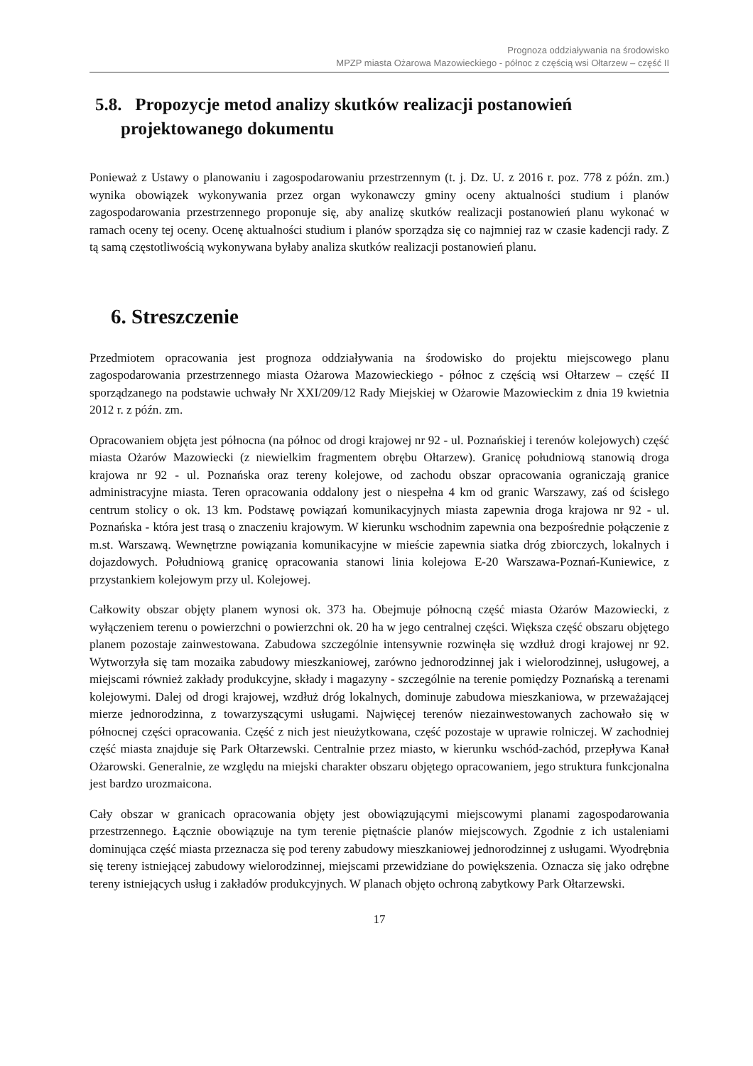Prognoza oddziaływania na środowisko
MPZP miasta Ożarowa Mazowieckiego - północ z częścią wsi Ołtarzew – część II
5.8. Propozycje metod analizy skutków realizacji postanowień projektowanego dokumentu
Ponieważ z Ustawy o planowaniu i zagospodarowaniu przestrzennym (t. j. Dz. U. z 2016 r. poz. 778 z późn. zm.) wynika obowiązek wykonywania przez organ wykonawczy gminy oceny aktualności studium i planów zagospodarowania przestrzennego proponuje się, aby analizę skutków realizacji postanowień planu wykonać w ramach oceny tej oceny. Ocenę aktualności studium i planów sporządza się co najmniej raz w czasie kadencji rady. Z tą samą częstotliwością wykonywana byłaby analiza skutków realizacji postanowień planu.
6. Streszczenie
Przedmiotem opracowania jest prognoza oddziaływania na środowisko do projektu miejscowego planu zagospodarowania przestrzennego miasta Ożarowa Mazowieckiego - północ z częścią wsi Ołtarzew – część II sporządzanego na podstawie uchwały Nr XXI/209/12 Rady Miejskiej w Ożarowie Mazowieckim z dnia 19 kwietnia 2012 r. z późn. zm.
Opracowaniem objęta jest północna (na północ od drogi krajowej nr 92 - ul. Poznańskiej i terenów kolejowych) część miasta Ożarów Mazowiecki (z niewielkim fragmentem obrębu Ołtarzew). Granicę południową stanowią droga krajowa nr 92 - ul. Poznańska oraz tereny kolejowe, od zachodu obszar opracowania ograniczają granice administracyjne miasta. Teren opracowania oddalony jest o niespełna 4 km od granic Warszawy, zaś od ścisłego centrum stolicy o ok. 13 km. Podstawę powiązań komunikacyjnych miasta zapewnia droga krajowa nr 92 - ul. Poznańska - która jest trasą o znaczeniu krajowym. W kierunku wschodnim zapewnia ona bezpośrednie połączenie z m.st. Warszawą. Wewnętrzne powiązania komunikacyjne w mieście zapewnia siatka dróg zbiorczych, lokalnych i dojazdowych. Południową granicę opracowania stanowi linia kolejowa E-20 Warszawa-Poznań-Kuniewice, z przystankiem kolejowym przy ul. Kolejowej.
Całkowity obszar objęty planem wynosi ok. 373 ha. Obejmuje północną część miasta Ożarów Mazowiecki, z wyłączeniem terenu o powierzchni o powierzchni ok. 20 ha w jego centralnej części. Większa część obszaru objętego planem pozostaje zainwestowana. Zabudowa szczególnie intensywnie rozwinęła się wzdłuż drogi krajowej nr 92. Wytworzyła się tam mozaika zabudowy mieszkaniowej, zarówno jednorodzinnej jak i wielorodzinnej, usługowej, a miejscami również zakłady produkcyjne, składy i magazyny - szczególnie na terenie pomiędzy Poznańską a terenami kolejowymi. Dalej od drogi krajowej, wzdłuż dróg lokalnych, dominuje zabudowa mieszkaniowa, w przeważającej mierze jednorodzinna, z towarzyszącymi usługami. Najwięcej terenów niezainwestowanych zachowało się w północnej części opracowania. Część z nich jest nieużytkowana, część pozostaje w uprawie rolniczej. W zachodniej część miasta znajduje się Park Ołtarzewski. Centralnie przez miasto, w kierunku wschód-zachód, przepływa Kanał Ożarowski. Generalnie, ze względu na miejski charakter obszaru objętego opracowaniem, jego struktura funkcjonalna jest bardzo urozmaicona.
Cały obszar w granicach opracowania objęty jest obowiązującymi miejscowymi planami zagospodarowania przestrzennego. Łącznie obowiązuje na tym terenie piętnaście planów miejscowych. Zgodnie z ich ustaleniami dominująca część miasta przeznacza się pod tereny zabudowy mieszkaniowej jednorodzinnej z usługami. Wyodrębnia się tereny istniejącej zabudowy wielorodzinnej, miejscami przewidziane do powiększenia. Oznacza się jako odrębne tereny istniejących usług i zakładów produkcyjnych. W planach objęto ochroną zabytkowy Park Ołtarzewski.
17